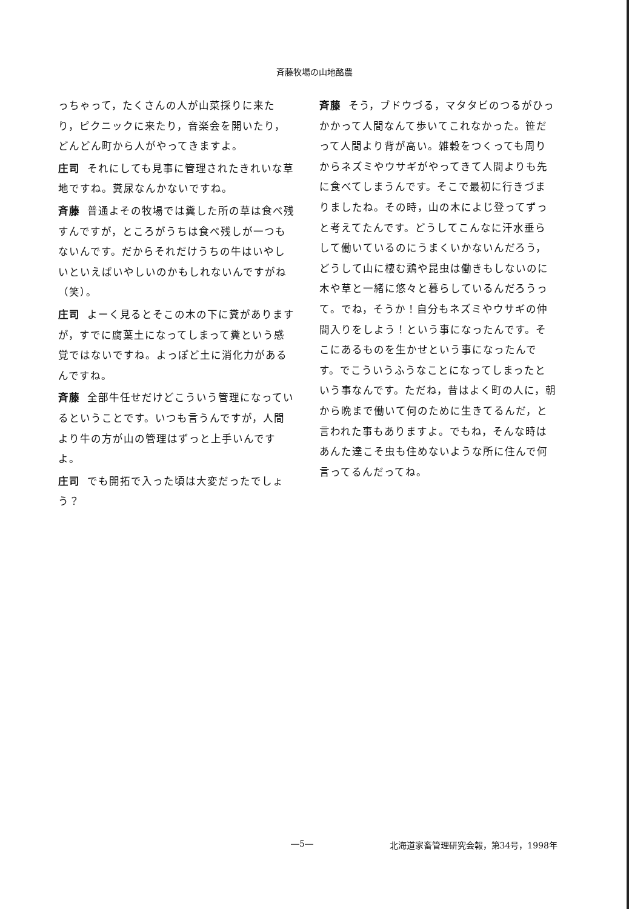斉藤牧場の山地酪農
っちゃって，たくさんの人が山菜採りに来たり，ピクニックに来たり，音楽会を開いたり，どんどん町から人がやってきますよ。
庄司 それにしても見事に管理されたきれいな草地ですね。糞尿なんかないですね。
斉藤 普通よその牧場では糞した所の草は食べ残すんですが，ところがうちは食べ残しが一つもないんです。だからそれだけうちの牛はいやしいといえばいやしいのかもしれないんですがね（笑）。
庄司 よーく見るとそこの木の下に糞がありますが，すでに腐葉土になってしまって糞という感覚ではないですね。よっぽど土に消化力があるんですね。
斉藤 全部牛任せだけどこういう管理になっているということです。いつも言うんですが，人間より牛の方が山の管理はずっと上手いんですよ。
庄司 でも開拓で入った頃は大変だったでしょう？
斉藤 そう，ブドウづる，マタタビのつるがひっかかって人間なんて歩いてこれなかった。笹だって人間より背が高い。雑穀をつくっても周りからネズミやウサギがやってきて人間よりも先に食べてしまうんです。そこで最初に行きづまりましたね。その時，山の木によじ登ってずっと考えてたんです。どうしてこんなに汗水垂らして働いているのにうまくいかないんだろう，どうして山に棲む鶏や昆虫は働きもしないのに木や草と一緒に悠々と暮らしているんだろうって。でね，そうか！自分もネズミやウサギの仲間入りをしよう！という事になったんです。そこにあるものを生かせという事になったんです。でこういうふうなことになってしまったという事なんです。ただね，昔はよく町の人に，朝から晩まで働いて何のために生きてるんだ，と言われた事もありますよ。でもね，そんな時はあんた達こそ虫も住めないような所に住んで何言ってるんだってね。
―5― 北海道家畜管理研究会報，第34号，1998年